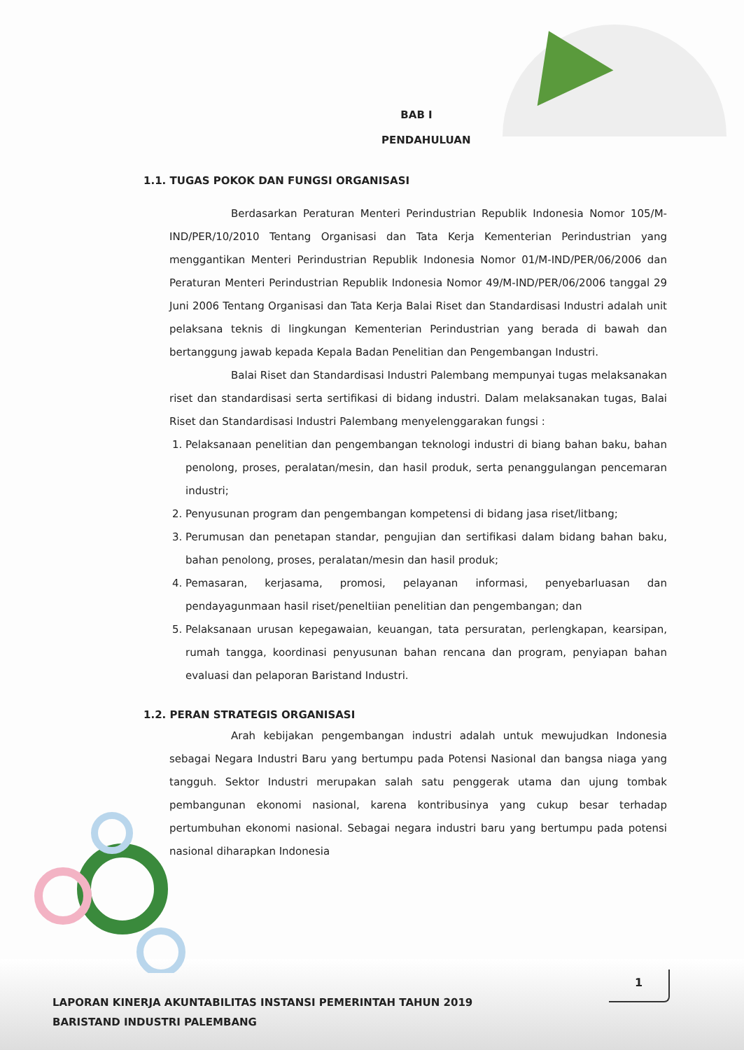BAB I
PENDAHULUAN
1.1. TUGAS POKOK DAN FUNGSI ORGANISASI
Berdasarkan Peraturan Menteri Perindustrian Republik Indonesia Nomor 105/M-IND/PER/10/2010 Tentang Organisasi dan Tata Kerja Kementerian Perindustrian yang menggantikan Menteri Perindustrian Republik Indonesia Nomor 01/M-IND/PER/06/2006 dan Peraturan Menteri Perindustrian Republik Indonesia Nomor 49/M-IND/PER/06/2006 tanggal 29 Juni 2006 Tentang Organisasi dan Tata Kerja Balai Riset dan Standardisasi Industri adalah unit pelaksana teknis di lingkungan Kementerian Perindustrian yang berada di bawah dan bertanggung jawab kepada Kepala Badan Penelitian dan Pengembangan Industri.
Balai Riset dan Standardisasi Industri Palembang mempunyai tugas melaksanakan riset dan standardisasi serta sertifikasi di bidang industri. Dalam melaksanakan tugas, Balai Riset dan Standardisasi Industri Palembang menyelenggarakan fungsi :
1. Pelaksanaan penelitian dan pengembangan teknologi industri di biang bahan baku, bahan penolong, proses, peralatan/mesin, dan hasil produk, serta penanggulangan pencemaran industri;
2. Penyusunan program dan pengembangan kompetensi di bidang jasa riset/litbang;
3. Perumusan dan penetapan standar, pengujian dan sertifikasi dalam bidang bahan baku, bahan penolong, proses, peralatan/mesin dan hasil produk;
4. Pemasaran, kerjasama, promosi, pelayanan informasi, penyebarluasan dan pendayagunmaan hasil riset/peneltiian penelitian dan pengembangan; dan
5. Pelaksanaan urusan kepegawaian, keuangan, tata persuratan, perlengkapan, kearsipan, rumah tangga, koordinasi penyusunan bahan rencana dan program, penyiapan bahan evaluasi dan pelaporan Baristand Industri.
1.2. PERAN STRATEGIS ORGANISASI
Arah kebijakan pengembangan industri adalah untuk mewujudkan Indonesia sebagai Negara Industri Baru yang bertumpu pada Potensi Nasional dan bangsa niaga yang tangguh. Sektor Industri merupakan salah satu penggerak utama dan ujung tombak pembangunan ekonomi nasional, karena kontribusinya yang cukup besar terhadap pertumbuhan ekonomi nasional. Sebagai negara industri baru yang bertumpu pada potensi nasional diharapkan Indonesia
1
LAPORAN KINERJA AKUNTABILITAS INSTANSI PEMERINTAH TAHUN 2019
BARISTAND INDUSTRI PALEMBANG